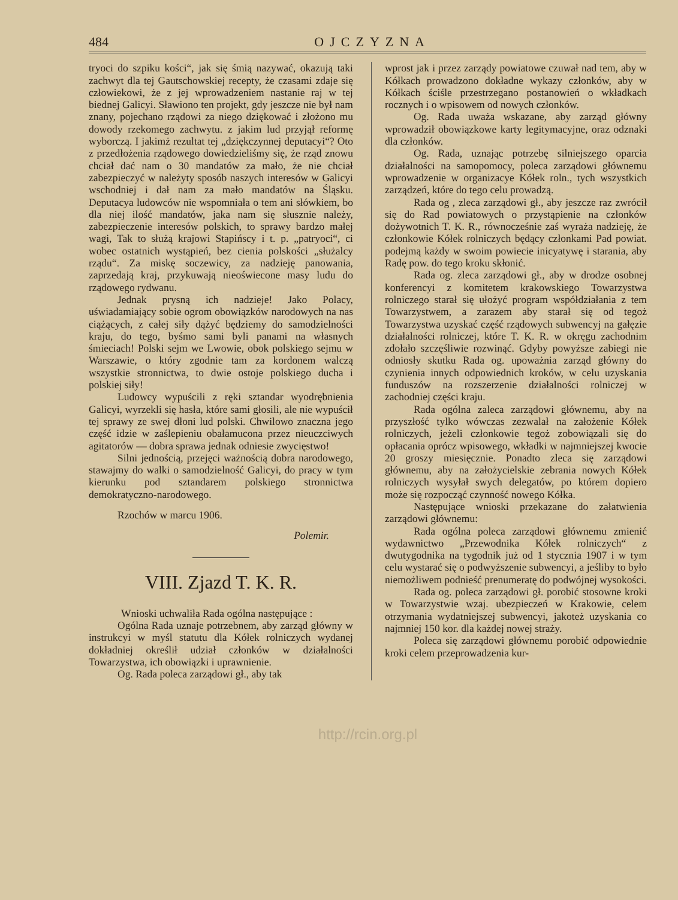484 OJCZYZNA
tryoci do szpiku kości“, jak się śmią nazywać, okazują taki zachwyt dla tej Gautschowskiej recepty, że czasami zdaje się człowiekowi, że z jej wprowadzeniem nastanie raj w tej biednej Galicyi. Sławiono ten projekt, gdy jeszcze nie był nam znany, pojechano rządowi za niego dziękować i złożono mu dowody rzekomego zachwytu. z jakim lud przyjął reformę wyborczą. I jakimż rezultat tej „dziękczynnej deputacyi“? Oto z przedłożenia rządowego dowiedzieliśmy się, że rząd znowu chciał dać nam o 30 mandatów za mało, że nie chciał zabezpieczyć w należyty sposób naszych interesów w Galicyi wschodniej i dał nam za mało mandatów na Śląsku. Deputacya ludowców nie wspomniała o tem ani słówkiem, bo dla niej ilość mandatów, jaka nam się słusznie należy, zabezpieczenie interesów polskich, to sprawy bardzo małej wagi, Tak to służą krajowi Stapińscy i t. p. „patryoci“, ci wobec ostatnich wystąpień, bez cienia polskości „służalcy rządu“. Za miskę soczewicy, za nadzieję panowania, zaprzedają kraj, przykuwają nieoświecone masy ludu do rządowego rydwanu.
Jednak prysną ich nadzieje! Jako Polacy, uświadamiający sobie ogrom obowiązków narodowych na nas ciążących, z całej siły dążyć będziemy do samodzielności kraju, do tego, byśmo sami byli panami na własnych śmieciach! Polski sejm we Lwowie, obok polskiego sejmu w Warszawie, o który zgodnie tam za kordonem walczą wszystkie stronnictwa, to dwie ostoje polskiego ducha i polskiej siły!
Ludowcy wypuścili z ręki sztandar wyodrębnienia Galicyi, wyrzekli się hasła, które sami głosili, ale nie wypuścił tej sprawy ze swej dłoni lud polski. Chwilowo znaczna jego część idzie w zaślepieniu obałamucona przez nieuczciwych agitatorów — dobra sprawa jednak odniesie zwycięstwo!
Silni jednością, przejęci ważnością dobra narodowego, stawajmy do walki o samodzielność Galicyi, do pracy w tym kierunku pod sztandarem polskiego stronnictwa demokratyczno-narodowego.
Rzochów w marcu 1906.
Polemir.
VIII. Zjazd T. K. R.
Wnioski uchwaliła Rada ogólna następujące :
Ogólna Rada uznaje potrzebnem, aby zarząd główny w instrukcyi w myśl statutu dla Kółek rolniczych wydanej dokładniej określił udział członków w działalności Towarzystwa, ich obowiązki i uprawnienie.
Og. Rada poleca zarządowi gł., aby tak
wprost jak i przez zarządy powiatowe czuwał nad tem, aby w Kółkach prowadzono dokładne wykazy członków, aby w Kółkach ściśle przestrzegano postanowień o wkładkach rocznych i o wpisowem od nowych członków.
Og. Rada uważa wskazane, aby zarząd główny wprowadził obowiązkowe karty legitymacyjne, oraz odznaki dla członków.
Og. Rada, uznając potrzebę silniejszego oparcia działalności na samopomocy, poleca zarządowi głównemu wprowadzenie w organizacye Kółek roln., tych wszystkich zarządzeń, które do tego celu prowadzą.
Rada og , zleca zarządowi gł., aby jeszcze raz zwrócił się do Rad powiatowych o przystąpienie na członków dożywotnich T. K. R., równocześnie zaś wyraża nadzieję, że członkowie Kółek rolniczych będący członkami Pad powiat. podejmą każdy w swoim powiecie inicyatywę i starania, aby Radę pow. do tego kroku skłonić.
Rada og. zleca zarządowi gł., aby w drodze osobnej konferencyi z komitetem krakowskiego Towarzystwa rolniczego starał się ułożyć program współdziałania z tem Towarzystwem, a zarazem aby starał się od tegoż Towarzystwa uzyskać część rządowych subwencyj na gałęzie działalności rolniczej, które T. K. R. w okręgu zachodnim zdołało szczęśliwie rozwinąć. Gdyby powyższe zabiegi nie odniosły skutku Rada og. upoważnia zarząd główny do czynienia innych odpowiednich kroków, w celu uzyskania funduszów na rozszerzenie działalności rolniczej w zachodniej części kraju.
Rada ogólna zaleca zarządowi głównemu, aby na przyszłość tylko wówczas zezwalał na założenie Kółek rolniczych, jeżeli członkowie tegoż zobowiązali się do opłacania oprócz wpisowego, wkładki w najmniejszej kwocie 20 groszy miesięcznie. Ponadto zleca się zarządowi głównemu, aby na założycielskie zebrania nowych Kółek rolniczych wysyłał swych delegatów, po którem dopiero może się rozpocząć czynność nowego Kółka.
Następujące wnioski przekazane do załatwienia zarządowi głównemu:
Rada ogólna poleca zarządowi głównemu zmienić wydawnictwo „Przewodnika Kółek rolniczych“ z dwutygodnika na tygodnik już od 1 stycznia 1907 i w tym celu wystarać się o podwyższenie subwencyi, a jeśliby to było niemożliwem podnieść prenumeratę do podwójnej wysokości.
Rada og. poleca zarządowi gł. porobić stosowne kroki w Towarzystwie wzaj. ubezpieczeń w Krakowie, celem otrzymania wydatniejszej subwencyi, jakoteż uzyskania co najmniej 150 kor. dla każdej nowej straży.
Poleca się zarządowi głównemu porobić odpowiednie kroki celem przeprowadzenia kur-
http://rcin.org.pl